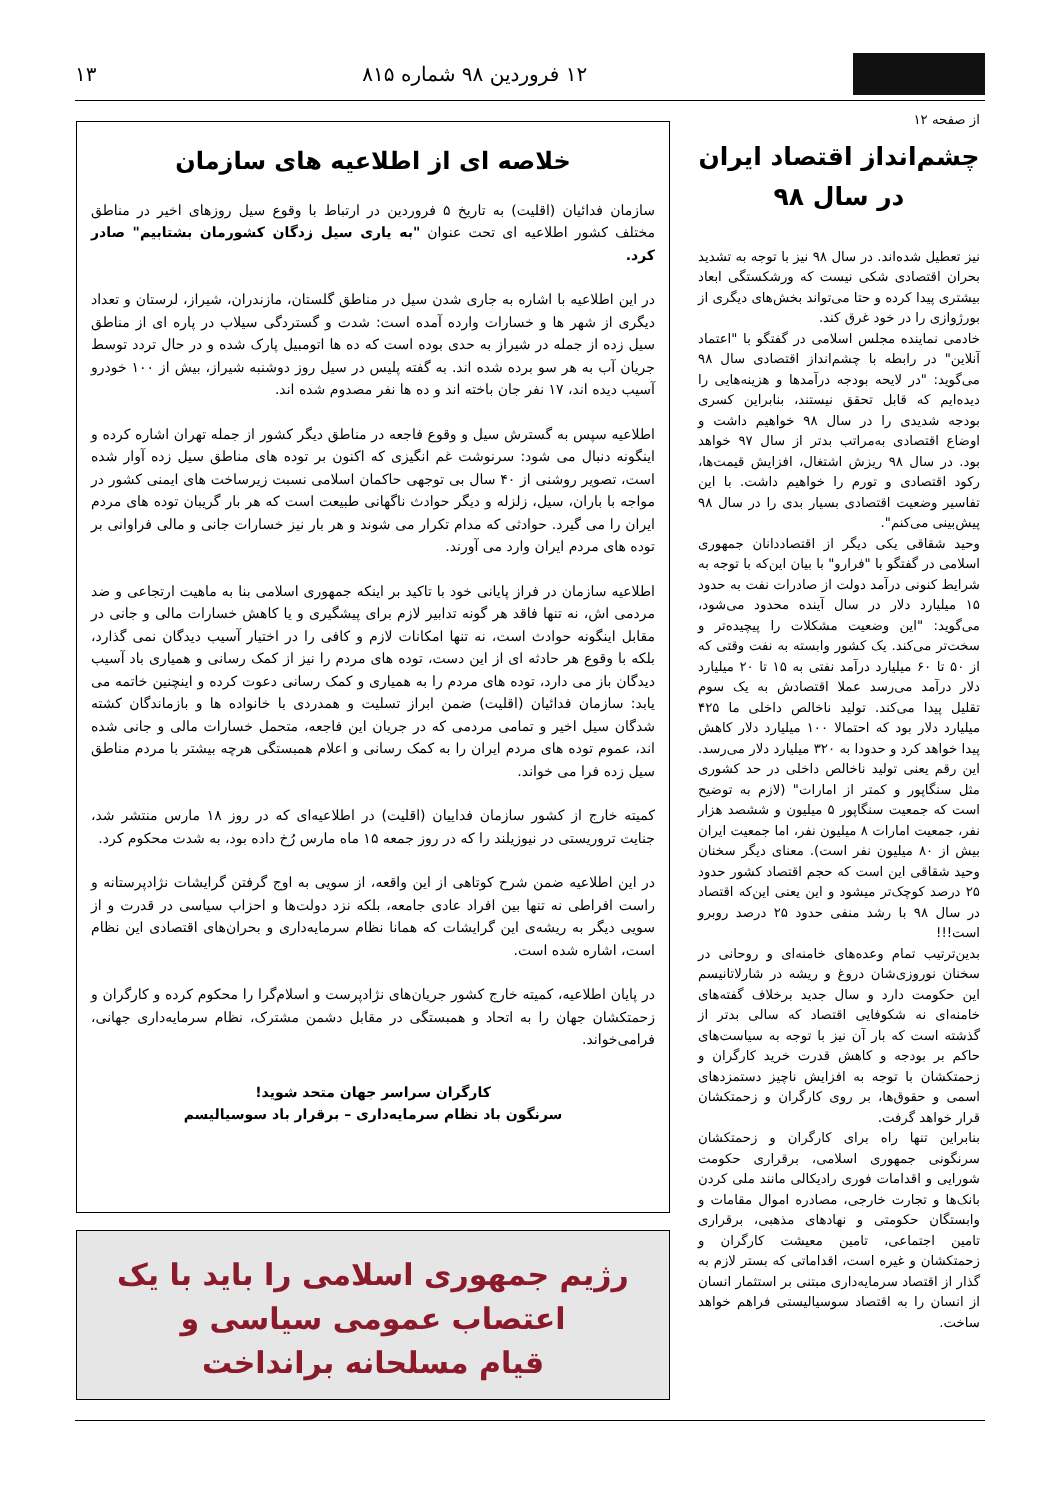۱۲ فروردین ۹۸ شماره ۸۱۵ ۱۳
از صفحه ۱۲
چشم‌انداز اقتصاد ایران
در سال ۹۸
نیز تعطیل شده‌اند. در سال ۹۸ نیز با توجه به تشدید بحران اقتصادی شکی نیست که ورشکستگی ابعاد بیشتری پیدا کرده و حتا می‌تواند بخش‌های دیگری از بورژوازی را در خود غرق کند.
خادمی نماینده مجلس اسلامی در گفتگو با "اعتماد آنلاین" در رابطه با چشم‌انداز اقتصادی سال ۹۸ می‌گوید: "در لایحه بودجه درآمدها و هزینه‌هایی را دیده‌ایم که قابل تحقق نیستند، بنابراین کسری بودجه شدیدی را در سال ۹۸ خواهیم داشت و اوضاع اقتصادی به‌مراتب بدتر از سال ۹۷ خواهد بود. در سال ۹۸ ریزش اشتغال، افزایش قیمت‌ها، رکود اقتصادی و تورم را خواهیم داشت. با این تفاسیر وضعیت اقتصادی بسیار بدی را در سال ۹۸ پیش‌بینی می‌کنم".
وحید شقاقی یکی دیگر از اقتصاددانان جمهوری اسلامی در گفتگو با "فرارو" با بیان این‌که با توجه به شرایط کنونی درآمد دولت از صادرات نفت به حدود ۱۵ میلیارد دلار در سال آینده محدود می‌شود، می‌گوید: "این وضعیت مشکلات را پیچیده‌تر و سخت‌تر می‌کند. یک کشور وابسته به نفت وقتی که از ۵۰ تا ۶۰ میلیارد درآمد نفتی به ۱۵ تا ۲۰ میلیارد دلار درآمد می‌رسد عملا اقتصادش به یک سوم تقلیل پیدا می‌کند. تولید ناخالص داخلی ما ۴۲۵ میلیارد دلار بود که احتمالا ۱۰۰ میلیارد دلار کاهش پیدا خواهد کرد و حدودا به ۳۲۰ میلیارد دلار می‌رسد. این رقم یعنی تولید ناخالص داخلی در حد کشوری مثل سنگاپور و کمتر از امارات" (لازم به توضیح است که جمعیت سنگاپور ۵ میلیون و ششصد هزار نفر، جمعیت امارات ۸ میلیون نفر، اما جمعیت ایران بیش از ۸۰ میلیون نفر است). معنای دیگر سخنان وحید شقاقی این است که حجم اقتصاد کشور حدود ۲۵ درصد کوچک‌تر میشود و این یعنی این‌که اقتصاد در سال ۹۸ با رشد منفی حدود ۲۵ درصد روبرو است!!!
بدین‌ترتیب تمام وعده‌های خامنه‌ای و روحانی در سخنان نوروزی‌شان دروغ و ریشه در شارلاتانیسم این حکومت دارد و سال جدید برخلاف گفته‌های خامنه‌ای نه شکوفایی اقتصاد که سالی بدتر از گذشته است که بار آن نیز با توجه به سیاست‌های حاکم بر بودجه و کاهش قدرت خرید کارگران و زحمتکشان با توجه به افزایش ناچیز دستمزدهای اسمی و حقوق‌ها، بر روی کارگران و زحمتکشان قرار خواهد گرفت.
بنابراین تنها راه برای کارگران و زحمتکشان سرنگونی جمهوری اسلامی، برقراری حکومت شورایی و اقدامات فوری رادیکالی مانند ملی کردن بانک‌ها و تجارت خارجی، مصادره اموال مقامات و وابستگان حکومتی و نهادهای مذهبی، برقراری تامین اجتماعی، تامین معیشت کارگران و زحمتکشان و غیره است، اقداماتی که بستر لازم به گذار از اقتصاد سرمایه‌داری مبتنی بر استثمار انسان از انسان را به اقتصاد سوسیالیستی فراهم خواهد ساخت.
خلاصه ای از اطلاعیه های سازمان
سازمان فدائیان (اقلیت) به تاریخ ۵ فروردین در ارتباط با وقوع سیل روزهای اخیر در مناطق مختلف کشور اطلاعیه ای تحت عنوان "به یاری سیل زدگان کشورمان بشتابیم" صادر کرد.
در این اطلاعیه با اشاره به جاری شدن سیل در مناطق گلستان، مازندران، شیراز، لرستان و تعداد دیگری از شهر ها و خسارات وارده آمده است: شدت و گستردگی سیلاب در پاره ای از مناطق سیل زده از جمله در شیراز به حدی بوده است که ده ها اتومبیل پارک شده و در حال تردد توسط جریان آب به هر سو برده شده اند. به گفته پلیس در سیل روز دوشنبه شیراز، بیش از ۱۰۰ خودرو آسیب دیده اند، ۱۷ نفر جان باخته اند و ده ها نفر مصدوم شده اند.
اطلاعیه سپس به گسترش سیل و وقوع فاجعه در مناطق دیگر کشور از جمله تهران اشاره کرده و اینگونه دنبال می شود: سرنوشت غم انگیزی که اکنون بر توده های مناطق سیل زده آوار شده است، تصویر روشنی از ۴۰ سال بی توجهی حاکمان اسلامی نسبت زیرساخت های ایمنی کشور در مواجه با باران، سیل، زلزله و دیگر حوادث ناگهانی طبیعت است که هر بار گریبان توده های مردم ایران را می گیرد. حوادثی که مدام تکرار می شوند و هر بار نیز خسارات جانی و مالی فراوانی بر توده های مردم ایران وارد می آورند.
اطلاعیه سازمان در فراز پایانی خود با تاکید بر اینکه جمهوری اسلامی بنا به ماهیت ارتجاعی و ضد مردمی اش، نه تنها فاقد هر گونه تدابیر لازم برای پیشگیری و یا کاهش خسارات مالی و جانی در مقابل اینگونه حوادث است، نه تنها امکانات لازم و کافی را در اختیار آسیب دیدگان نمی گذارد، بلکه با وقوع هر حادثه ای از این دست، توده های مردم را نیز از کمک رسانی و همیاری باد آسیب دیدگان باز می دارد، توده های مردم را به همیاری و کمک رسانی دعوت کرده و اینچنین خاتمه می یابد: سازمان فدائیان (اقلیت) ضمن ابراز تسلیت و همدردی با خانواده ها و بازماندگان کشته شدگان سیل اخیر و تمامی مردمی که در جریان این فاجعه، متحمل خسارات مالی و جانی شده اند، عموم توده های مردم ایران را به کمک رسانی و اعلام همبستگی هرچه بیشتر با مردم مناطق سیل زده فرا می خواند.
کمیته خارج از کشور سازمان فداییان (اقلیت) در اطلاعیه‌ای که در روز ۱۸ مارس منتشر شد، جنایت تروریستی در نیوزیلند را که در روز جمعه ۱۵ ماه مارس رُخ داده بود، به شدت محکوم کرد.
در این اطلاعیه ضمن شرح کوتاهی از این واقعه، از سویی به اوج گرفتن گرایشات نژادپرستانه و راست افراطی نه تنها بین افراد عادی جامعه، بلکه نزد دولت‌ها و احزاب سیاسی در قدرت و از سویی دیگر به ریشه‌ی این گرایشات که همانا نظام سرمایه‌داری و بحران‌های اقتصادی این نظام است، اشاره شده است.
در پایان اطلاعیه، کمیته خارج کشور جریان‌های نژادپرست و اسلام‌گرا را محکوم کرده و کارگران و زحمتکشان جهان را به اتحاد و همبستگی در مقابل دشمن مشترک، نظام سرمایه‌داری جهانی، فرامی‌خواند.
کارگران سراسر جهان متحد شوید!
سرنگون باد نظام سرمایه‌داری – برقرار باد سوسیالیسم
رژیم جمهوری اسلامی را باید با یک
اعتصاب عمومی سیاسی و
قیام مسلحانه برانداخت